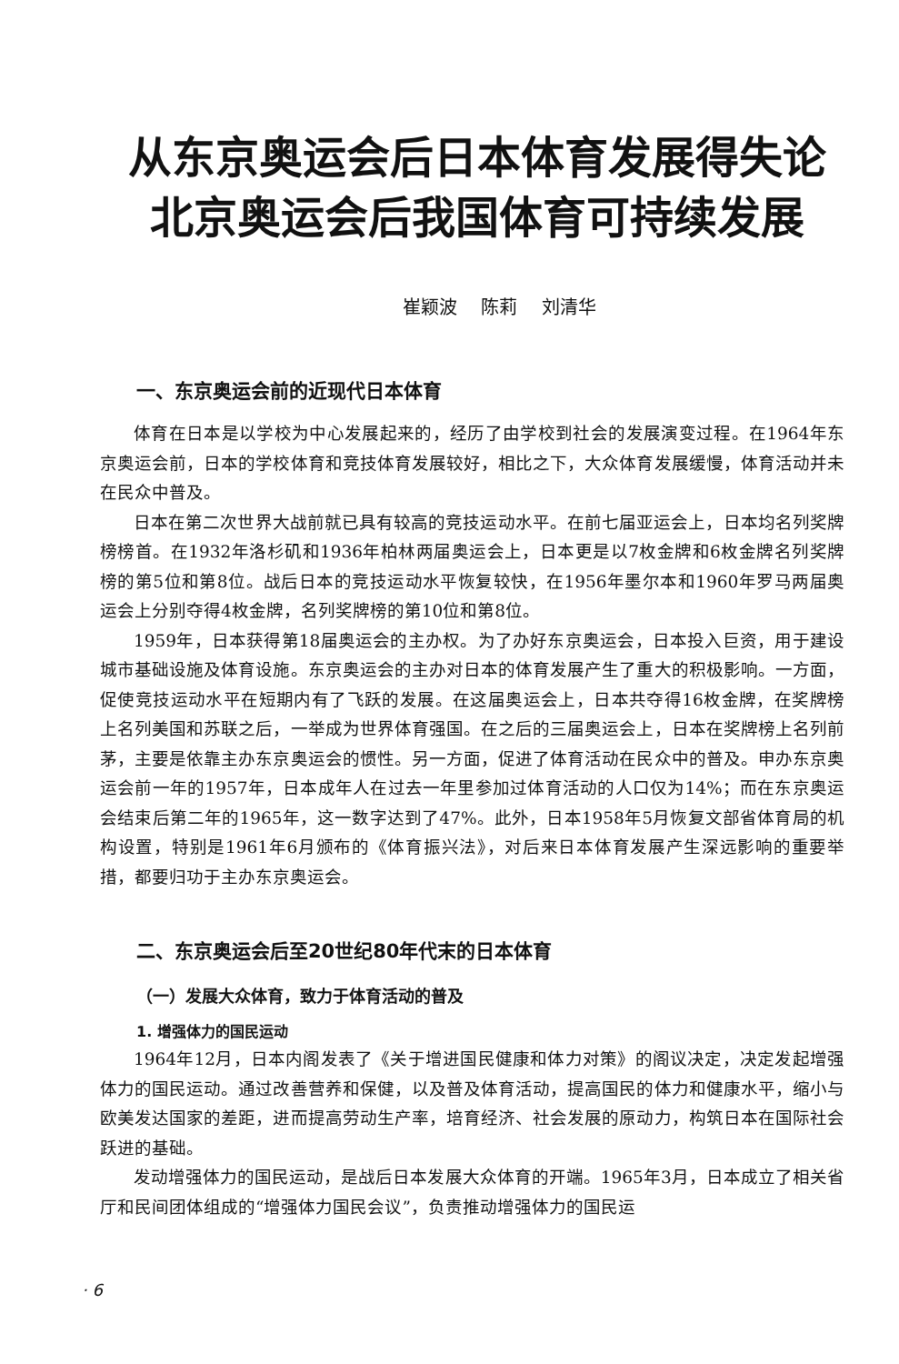从东京奥运会后日本体育发展得失论
北京奥运会后我国体育可持续发展
崔颖波 陈莉 刘清华
一、东京奥运会前的近现代日本体育
体育在日本是以学校为中心发展起来的，经历了由学校到社会的发展演变过程。在1964年东京奥运会前，日本的学校体育和竞技体育发展较好，相比之下，大众体育发展缓慢，体育活动并未在民众中普及。
日本在第二次世界大战前就已具有较高的竞技运动水平。在前七届亚运会上，日本均名列奖牌榜榜首。在1932年洛杉矶和1936年柏林两届奥运会上，日本更是以7枚金牌和6枚金牌名列奖牌榜的第5位和第8位。战后日本的竞技运动水平恢复较快，在1956年墨尔本和1960年罗马两届奥运会上分别夺得4枚金牌，名列奖牌榜的第10位和第8位。
1959年，日本获得第18届奥运会的主办权。为了办好东京奥运会，日本投入巨资，用于建设城市基础设施及体育设施。东京奥运会的主办对日本的体育发展产生了重大的积极影响。一方面，促使竞技运动水平在短期内有了飞跃的发展。在这届奥运会上，日本共夺得16枚金牌，在奖牌榜上名列美国和苏联之后，一举成为世界体育强国。在之后的三届奥运会上，日本在奖牌榜上名列前茅，主要是依靠主办东京奥运会的惯性。另一方面，促进了体育活动在民众中的普及。申办东京奥运会前一年的1957年，日本成年人在过去一年里参加过体育活动的人口仅为14%；而在东京奥运会结束后第二年的1965年，这一数字达到了47%。此外，日本1958年5月恢复文部省体育局的机构设置，特别是1961年6月颁布的《体育振兴法》，对后来日本体育发展产生深远影响的重要举措，都要归功于主办东京奥运会。
二、东京奥运会后至20世纪80年代末的日本体育
（一）发展大众体育，致力于体育活动的普及
1. 增强体力的国民运动
1964年12月，日本内阁发表了《关于增进国民健康和体力对策》的阁议决定，决定发起增强体力的国民运动。通过改善营养和保健，以及普及体育活动，提高国民的体力和健康水平，缩小与欧美发达国家的差距，进而提高劳动生产率，培育经济、社会发展的原动力，构筑日本在国际社会跃进的基础。
发动增强体力的国民运动，是战后日本发展大众体育的开端。1965年3月，日本成立了相关省厅和民间团体组成的“增强体力国民会议”，负责推动增强体力的国民运
· 6